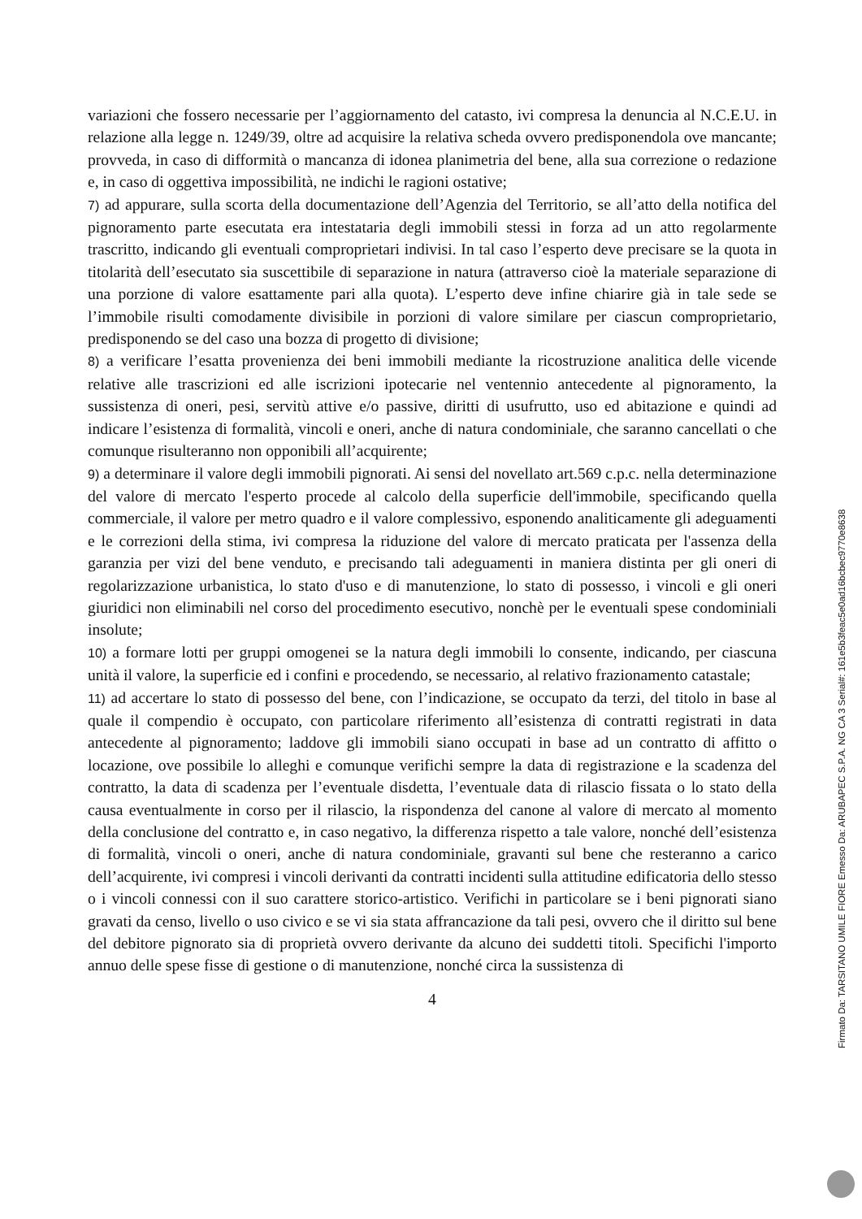variazioni che fossero necessarie per l’aggiornamento del catasto, ivi compresa la denuncia al N.C.E.U. in relazione alla legge n. 1249/39, oltre ad acquisire la relativa scheda ovvero predisponendola ove mancante; provveda, in caso di difformità o mancanza di idonea planimetria del bene, alla sua correzione o redazione e, in caso di oggettiva impossibilità, ne indichi le ragioni ostative;
7) ad appurare, sulla scorta della documentazione dell’Agenzia del Territorio, se all’atto della notifica del pignoramento parte esecutata era intestataria degli immobili stessi in forza ad un atto regolarmente trascritto, indicando gli eventuali comproprietari indivisi. In tal caso l’esperto deve precisare se la quota in titolarità dell’esecutato sia suscettibile di separazione in natura (attraverso cioè la materiale separazione di una porzione di valore esattamente pari alla quota). L’esperto deve infine chiarire già in tale sede se l’immobile risulti comodamente divisibile in porzioni di valore similare per ciascun comproprietario, predisponendo se del caso una bozza di progetto di divisione;
8) a verificare l’esatta provenienza dei beni immobili mediante la ricostruzione analitica delle vicende relative alle trascrizioni ed alle iscrizioni ipotecarie nel ventennio antecedente al pignoramento, la sussistenza di oneri, pesi, servitù attive e/o passive, diritti di usufrutto, uso ed abitazione e quindi ad indicare l’esistenza di formalità, vincoli e oneri, anche di natura condominiale, che saranno cancellati o che comunque risulteranno non opponibili all’acquirente;
9) a determinare il valore degli immobili pignorati. Ai sensi del novellato art.569 c.p.c. nella determinazione del valore di mercato l'esperto procede al calcolo della superficie dell'immobile, specificando quella commerciale, il valore per metro quadro e il valore complessivo, esponendo analiticamente gli adeguamenti e le correzioni della stima, ivi compresa la riduzione del valore di mercato praticata per l'assenza della garanzia per vizi del bene venduto, e precisando tali adeguamenti in maniera distinta per gli oneri di regolarizzazione urbanistica, lo stato d'uso e di manutenzione, lo stato di possesso, i vincoli e gli oneri giuridici non eliminabili nel corso del procedimento esecutivo, nonchè per le eventuali spese condominiali insolute;
10) a formare lotti per gruppi omogenei se la natura degli immobili lo consente, indicando, per ciascuna unità il valore, la superficie ed i confini e procedendo, se necessario, al relativo frazionamento catastale;
11) ad accertare lo stato di possesso del bene, con l’indicazione, se occupato da terzi, del titolo in base al quale il compendio è occupato, con particolare riferimento all’esistenza di contratti registrati in data antecedente al pignoramento; laddove gli immobili siano occupati in base ad un contratto di affitto o locazione, ove possibile lo alleghi e comunque verifichi sempre la data di registrazione e la scadenza del contratto, la data di scadenza per l’eventuale disdetta, l’eventuale data di rilascio fissata o lo stato della causa eventualmente in corso per il rilascio, la rispondenza del canone al valore di mercato al momento della conclusione del contratto e, in caso negativo, la differenza rispetto a tale valore, nonché dell’esistenza di formalità, vincoli o oneri, anche di natura condominiale, gravanti sul bene che resteranno a carico dell’acquirente, ivi compresi i vincoli derivanti da contratti incidenti sulla attitudine edificatoria dello stesso o i vincoli connessi con il suo carattere storico-artistico. Verifichi in particolare se i beni pignorati siano gravati da censo, livello o uso civico e se vi sia stata affrancazione da tali pesi, ovvero che il diritto sul bene del debitore pignorato sia di proprietà ovvero derivante da alcuno dei suddetti titoli. Specifichi l'importo annuo delle spese fisse di gestione o di manutenzione, nonché circa la sussistenza di
4
Firmato Da: TARSITANO UMILE FIORE Emesso Da: ARUBAPEC S.P.A. NG CA 3 Serial#: 161e5b3feac5e0ad16bcbec9770e8638